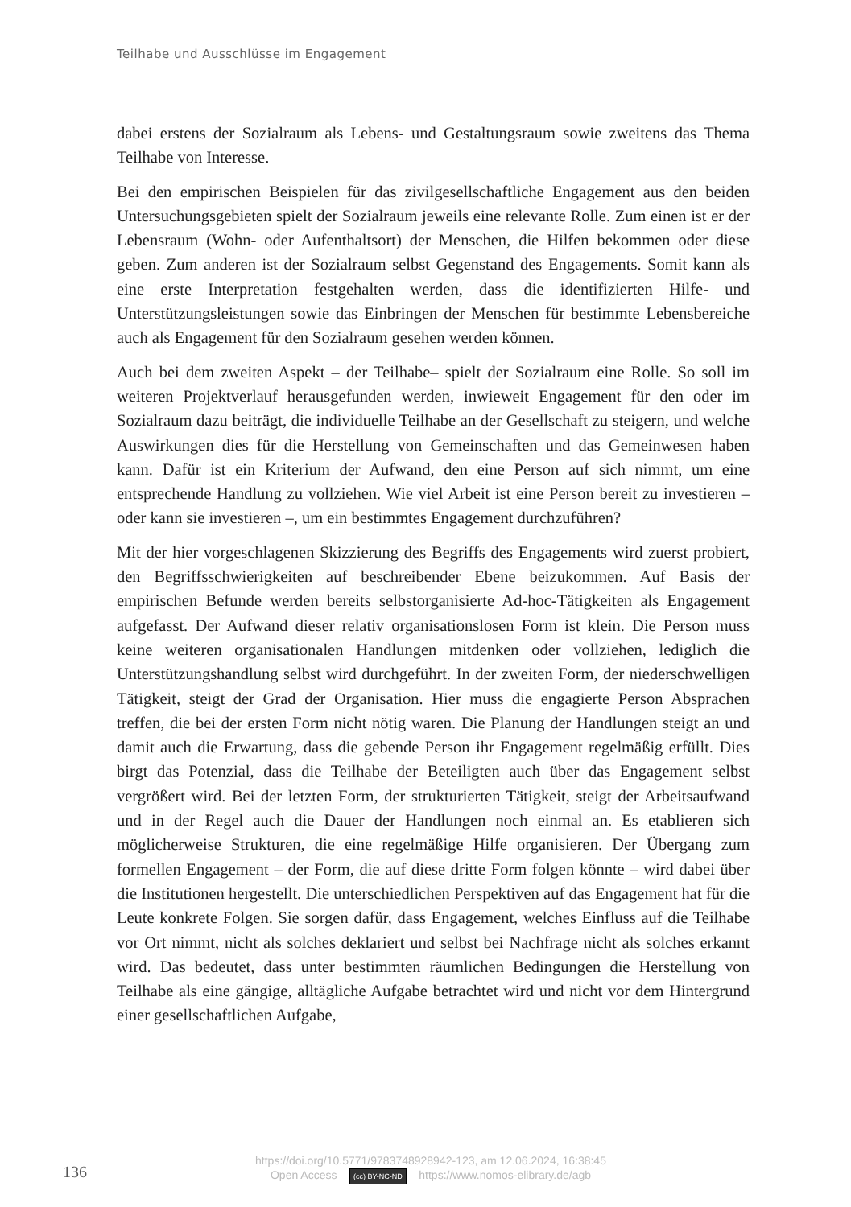Teilhabe und Ausschlüsse im Engagement
dabei erstens der Sozialraum als Lebens- und Gestaltungsraum sowie zweitens das Thema Teilhabe von Interesse.
Bei den empirischen Beispielen für das zivilgesellschaftliche Engagement aus den beiden Untersuchungsgebieten spielt der Sozialraum jeweils eine relevante Rolle. Zum einen ist er der Lebensraum (Wohn- oder Aufenthaltsort) der Menschen, die Hilfen bekommen oder diese geben. Zum anderen ist der Sozialraum selbst Gegenstand des Engagements. Somit kann als eine erste Interpretation festgehalten werden, dass die identifizierten Hilfe- und Unterstützungsleistungen sowie das Einbringen der Menschen für bestimmte Lebensbereiche auch als Engagement für den Sozialraum gesehen werden können.
Auch bei dem zweiten Aspekt – der Teilhabe– spielt der Sozialraum eine Rolle. So soll im weiteren Projektverlauf herausgefunden werden, inwieweit Engagement für den oder im Sozialraum dazu beiträgt, die individuelle Teilhabe an der Gesellschaft zu steigern, und welche Auswirkungen dies für die Herstellung von Gemeinschaften und das Gemeinwesen haben kann. Dafür ist ein Kriterium der Aufwand, den eine Person auf sich nimmt, um eine entsprechende Handlung zu vollziehen. Wie viel Arbeit ist eine Person bereit zu investieren – oder kann sie investieren –, um ein bestimmtes Engagement durchzuführen?
Mit der hier vorgeschlagenen Skizzierung des Begriffs des Engagements wird zuerst probiert, den Begriffsschwierigkeiten auf beschreibender Ebene beizukommen. Auf Basis der empirischen Befunde werden bereits selbstorganisierte Ad-hoc-Tätigkeiten als Engagement aufgefasst. Der Aufwand dieser relativ organisationslosen Form ist klein. Die Person muss keine weiteren organisationalen Handlungen mitdenken oder vollziehen, lediglich die Unterstützungshandlung selbst wird durchgeführt. In der zweiten Form, der niederschwelligen Tätigkeit, steigt der Grad der Organisation. Hier muss die engagierte Person Absprachen treffen, die bei der ersten Form nicht nötig waren. Die Planung der Handlungen steigt an und damit auch die Erwartung, dass die gebende Person ihr Engagement regelmäßig erfüllt. Dies birgt das Potenzial, dass die Teilhabe der Beteiligten auch über das Engagement selbst vergrößert wird. Bei der letzten Form, der strukturierten Tätigkeit, steigt der Arbeitsaufwand und in der Regel auch die Dauer der Handlungen noch einmal an. Es etablieren sich möglicherweise Strukturen, die eine regelmäßige Hilfe organisieren. Der Übergang zum formellen Engagement – der Form, die auf diese dritte Form folgen könnte – wird dabei über die Institutionen hergestellt. Die unterschiedlichen Perspektiven auf das Engagement hat für die Leute konkrete Folgen. Sie sorgen dafür, dass Engagement, welches Einfluss auf die Teilhabe vor Ort nimmt, nicht als solches deklariert und selbst bei Nachfrage nicht als solches erkannt wird. Das bedeutet, dass unter bestimmten räumlichen Bedingungen die Herstellung von Teilhabe als eine gängige, alltägliche Aufgabe betrachtet wird und nicht vor dem Hintergrund einer gesellschaftlichen Aufgabe,
136
https://doi.org/10.5771/9783748928942-123, am 12.06.2024, 16:38:45
Open Access – (cc) BY-NC-ND – https://www.nomos-elibrary.de/agb